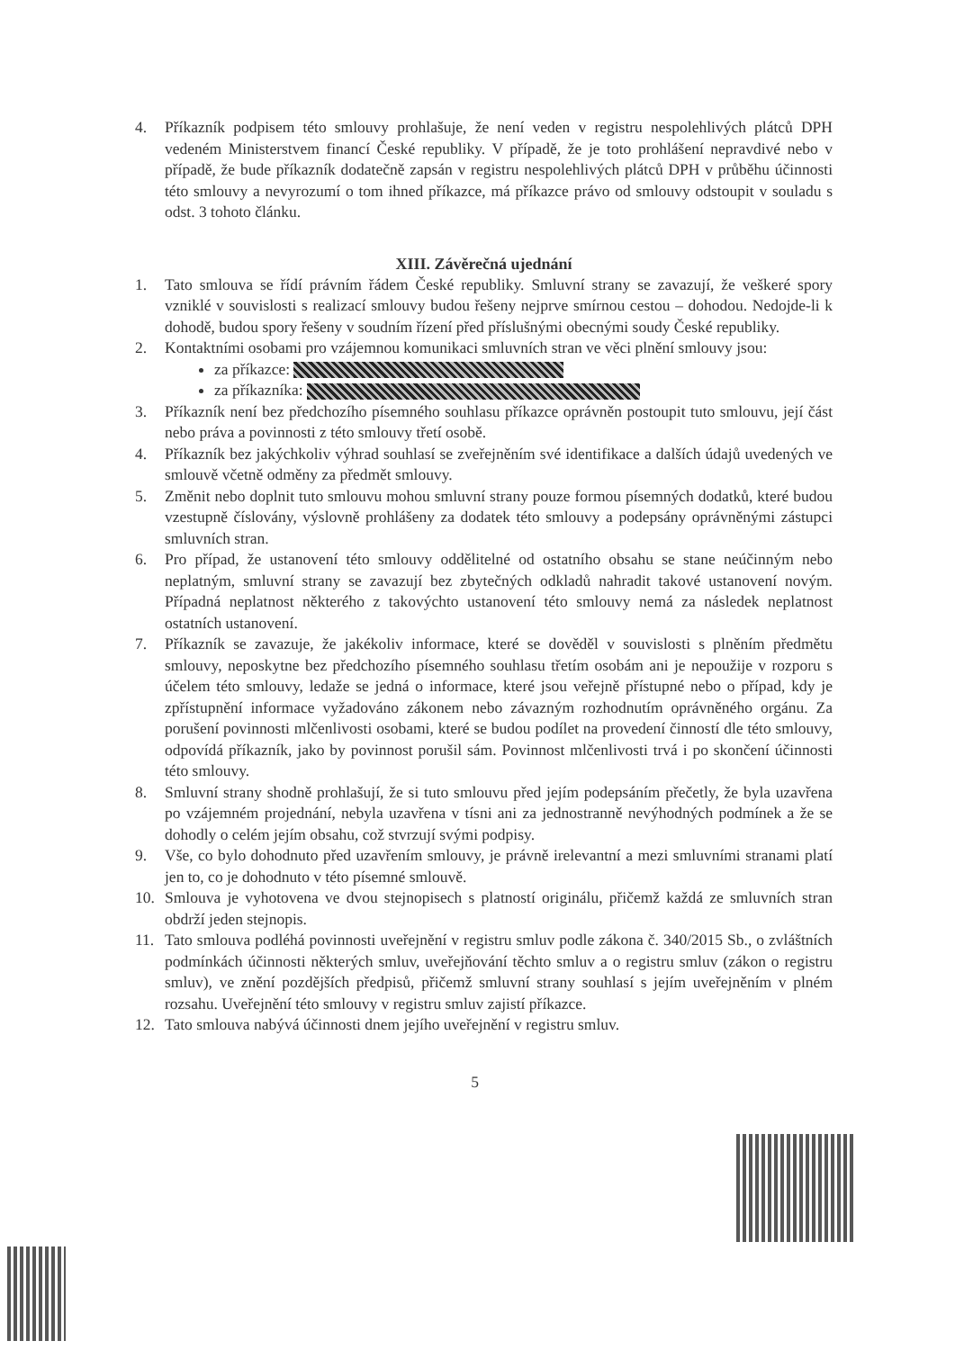4. Příkazník podpisem této smlouvy prohlašuje, že není veden v registru nespolehlivých plátců DPH vedeném Ministerstvem financí České republiky. V případě, že je toto prohlášení nepravdivé nebo v případě, že bude příkazník dodatečně zapsán v registru nespolehlivých plátců DPH v průběhu účinnosti této smlouvy a nevyrozumí o tom ihned příkazce, má příkazce právo od smlouvy odstoupit v souladu s odst. 3 tohoto článku.
XIII. Závěrečná ujednání
1. Tato smlouva se řídí právním řádem České republiky. Smluvní strany se zavazují, že veškeré spory vzniklé v souvislosti s realizací smlouvy budou řešeny nejprve smírnou cestou – dohodou. Nedojde-li k dohodě, budou spory řešeny v soudním řízení před příslušnými obecnými soudy České republiky.
2. Kontaktními osobami pro vzájemnou komunikaci smluvních stran ve věci plnění smlouvy jsou:
za příkazce:
za příkazníka:
3. Příkazník není bez předchozího písemného souhlasu příkazce oprávněn postoupit tuto smlouvu, její část nebo práva a povinnosti z této smlouvy třetí osobě.
4. Příkazník bez jakýchkoliv výhrad souhlasí se zveřejněním své identifikace a dalších údajů uvedených ve smlouvě včetně odměny za předmět smlouvy.
5. Změnit nebo doplnit tuto smlouvu mohou smluvní strany pouze formou písemných dodatků, které budou vzestupně číslovány, výslovně prohlášeny za dodatek této smlouvy a podepsány oprávněnými zástupci smluvních stran.
6. Pro případ, že ustanovení této smlouvy oddělitelné od ostatního obsahu se stane neúčinným nebo neplatným, smluvní strany se zavazují bez zbytečných odkladů nahradit takové ustanovení novým. Případná neplatnost některého z takovýchto ustanovení této smlouvy nemá za následek neplatnost ostatních ustanovení.
7. Příkazník se zavazuje, že jakékoliv informace, které se dověděl v souvislosti s plněním předmětu smlouvy, neposkytne bez předchozího písemného souhlasu třetím osobám ani je nepoužije v rozporu s účelem této smlouvy, ledaže se jedná o informace, které jsou veřejně přístupné nebo o případ, kdy je zpřístupnění informace vyžadováno zákonem nebo závazným rozhodnutím oprávněného orgánu. Za porušení povinnosti mlčenlivosti osobami, které se budou podílet na provedení činností dle této smlouvy, odpovídá příkazník, jako by povinnost porušil sám. Povinnost mlčenlivosti trvá i po skončení účinnosti této smlouvy.
8. Smluvní strany shodně prohlašují, že si tuto smlouvu před jejím podepsáním přečetly, že byla uzavřena po vzájemném projednání, nebyla uzavřena v tísni ani za jednostranně nevýhodných podmínek a že se dohodly o celém jejím obsahu, což stvrzují svými podpisy.
9. Vše, co bylo dohodnuto před uzavřením smlouvy, je právně irelevantní a mezi smluvními stranami platí jen to, co je dohodnuto v této písemné smlouvě.
10. Smlouva je vyhotovena ve dvou stejnopisech s platností originálu, přičemž každá ze smluvních stran obdrží jeden stejnopis.
11. Tato smlouva podléhá povinnosti uveřejnění v registru smluv podle zákona č. 340/2015 Sb., o zvláštních podmínkách účinnosti některých smluv, uveřejňování těchto smluv a o registru smluv (zákon o registru smluv), ve znění pozdějších předpisů, přičemž smluvní strany souhlasí s jejím uveřejněním v plném rozsahu. Uveřejnění této smlouvy v registru smluv zajistí příkazce.
12. Tato smlouva nabývá účinnosti dnem jejího uveřejnění v registru smluv.
5